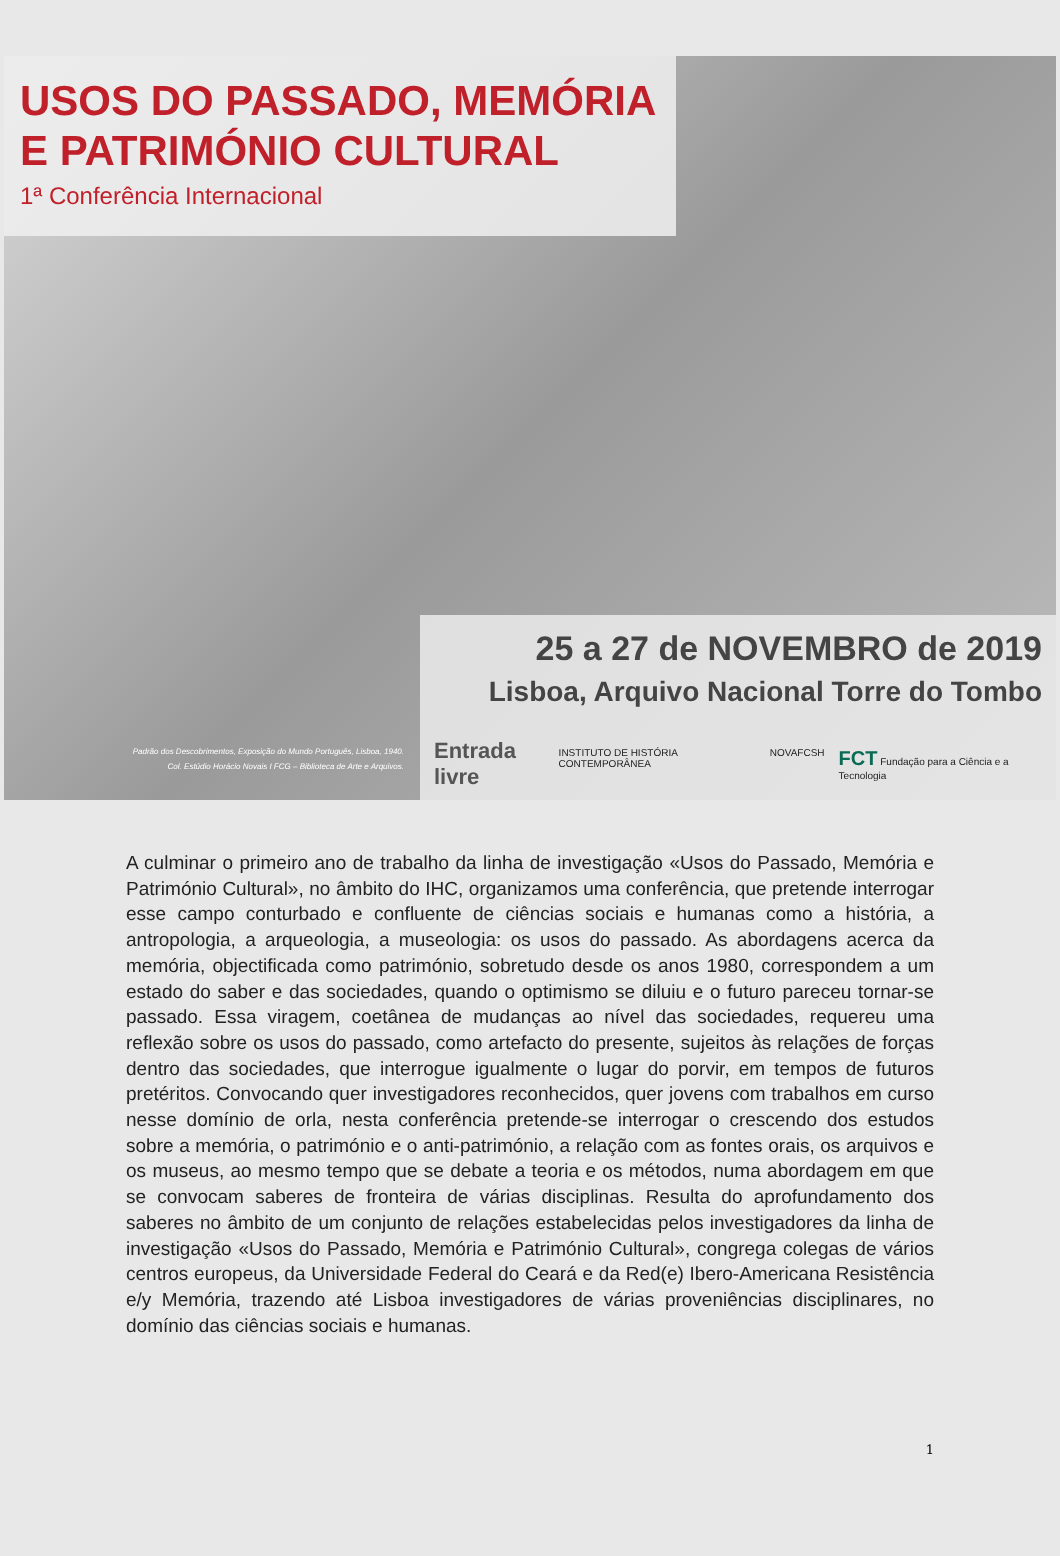USOS DO PASSADO, MEMÓRIA
E PATRIMÓNIO CULTURAL
1ª Conferência Internacional
Padrão dos Descobrimentos, Exposição do Mundo Português, Lisboa, 1940.
Col. Estúdio Horácio Novais I FCG – Biblioteca de Arte e Arquivos.
25 a 27 de NOVEMBRO de 2019
Lisboa, Arquivo Nacional Torre do Tombo
Entrada livre INSTITUTO DE HISTÓRIA CONTEMPORÂNEA NOVAFCSH FCT Fundação para a Ciência e a Tecnologia
A culminar o primeiro ano de trabalho da linha de investigação «Usos do Passado, Memória e Património Cultural», no âmbito do IHC, organizamos uma conferência, que pretende interrogar esse campo conturbado e confluente de ciências sociais e humanas como a história, a antropologia, a arqueologia, a museologia: os usos do passado. As abordagens acerca da memória, objectificada como património, sobretudo desde os anos 1980, correspondem a um estado do saber e das sociedades, quando o optimismo se diluiu e o futuro pareceu tornar-se passado. Essa viragem, coetânea de mudanças ao nível das sociedades, requereu uma reflexão sobre os usos do passado, como artefacto do presente, sujeitos às relações de forças dentro das sociedades, que interrogue igualmente o lugar do porvir, em tempos de futuros pretéritos. Convocando quer investigadores reconhecidos, quer jovens com trabalhos em curso nesse domínio de orla, nesta conferência pretende-se interrogar o crescendo dos estudos sobre a memória, o património e o anti-património, a relação com as fontes orais, os arquivos e os museus, ao mesmo tempo que se debate a teoria e os métodos, numa abordagem em que se convocam saberes de fronteira de várias disciplinas. Resulta do aprofundamento dos saberes no âmbito de um conjunto de relações estabelecidas pelos investigadores da linha de investigação «Usos do Passado, Memória e Património Cultural», congrega colegas de vários centros europeus, da Universidade Federal do Ceará e da Red(e) Ibero-Americana Resistência e/y Memória, trazendo até Lisboa investigadores de várias proveniências disciplinares, no domínio das ciências sociais e humanas.
1